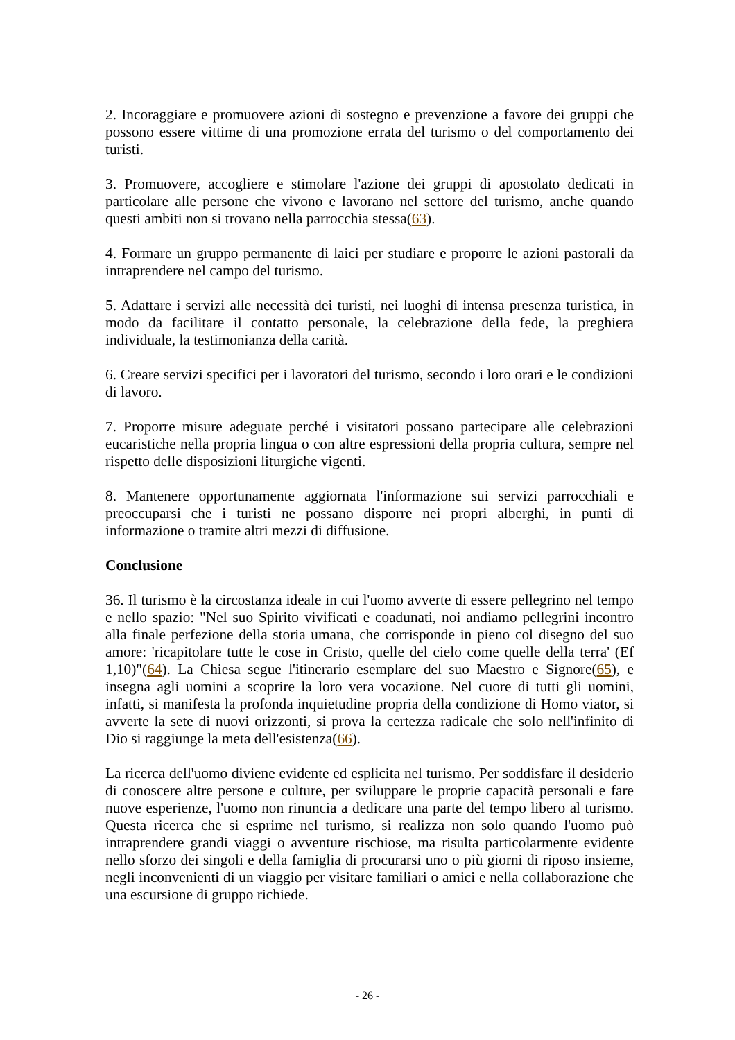2. Incoraggiare e promuovere azioni di sostegno e prevenzione a favore dei gruppi che possono essere vittime di una promozione errata del turismo o del comportamento dei turisti.
3. Promuovere, accogliere e stimolare l'azione dei gruppi di apostolato dedicati in particolare alle persone che vivono e lavorano nel settore del turismo, anche quando questi ambiti non si trovano nella parrocchia stessa(63).
4. Formare un gruppo permanente di laici per studiare e proporre le azioni pastorali da intraprendere nel campo del turismo.
5. Adattare i servizi alle necessità dei turisti, nei luoghi di intensa presenza turistica, in modo da facilitare il contatto personale, la celebrazione della fede, la preghiera individuale, la testimonianza della carità.
6. Creare servizi specifici per i lavoratori del turismo, secondo i loro orari e le condizioni di lavoro.
7. Proporre misure adeguate perché i visitatori possano partecipare alle celebrazioni eucaristiche nella propria lingua o con altre espressioni della propria cultura, sempre nel rispetto delle disposizioni liturgiche vigenti.
8. Mantenere opportunamente aggiornata l'informazione sui servizi parrocchiali e preoccuparsi che i turisti ne possano disporre nei propri alberghi, in punti di informazione o tramite altri mezzi di diffusione.
Conclusione
36. Il turismo è la circostanza ideale in cui l'uomo avverte di essere pellegrino nel tempo e nello spazio: "Nel suo Spirito vivificati e coadunati, noi andiamo pellegrini incontro alla finale perfezione della storia umana, che corrisponde in pieno col disegno del suo amore: 'ricapitolare tutte le cose in Cristo, quelle del cielo come quelle della terra' (Ef 1,10)"(64). La Chiesa segue l'itinerario esemplare del suo Maestro e Signore(65), e insegna agli uomini a scoprire la loro vera vocazione. Nel cuore di tutti gli uomini, infatti, si manifesta la profonda inquietudine propria della condizione di Homo viator, si avverte la sete di nuovi orizzonti, si prova la certezza radicale che solo nell'infinito di Dio si raggiunge la meta dell'esistenza(66).
La ricerca dell'uomo diviene evidente ed esplicita nel turismo. Per soddisfare il desiderio di conoscere altre persone e culture, per sviluppare le proprie capacità personali e fare nuove esperienze, l'uomo non rinuncia a dedicare una parte del tempo libero al turismo. Questa ricerca che si esprime nel turismo, si realizza non solo quando l'uomo può intraprendere grandi viaggi o avventure rischiose, ma risulta particolarmente evidente nello sforzo dei singoli e della famiglia di procurarsi uno o più giorni di riposo insieme, negli inconvenienti di un viaggio per visitare familiari o amici e nella collaborazione che una escursione di gruppo richiede.
- 26 -